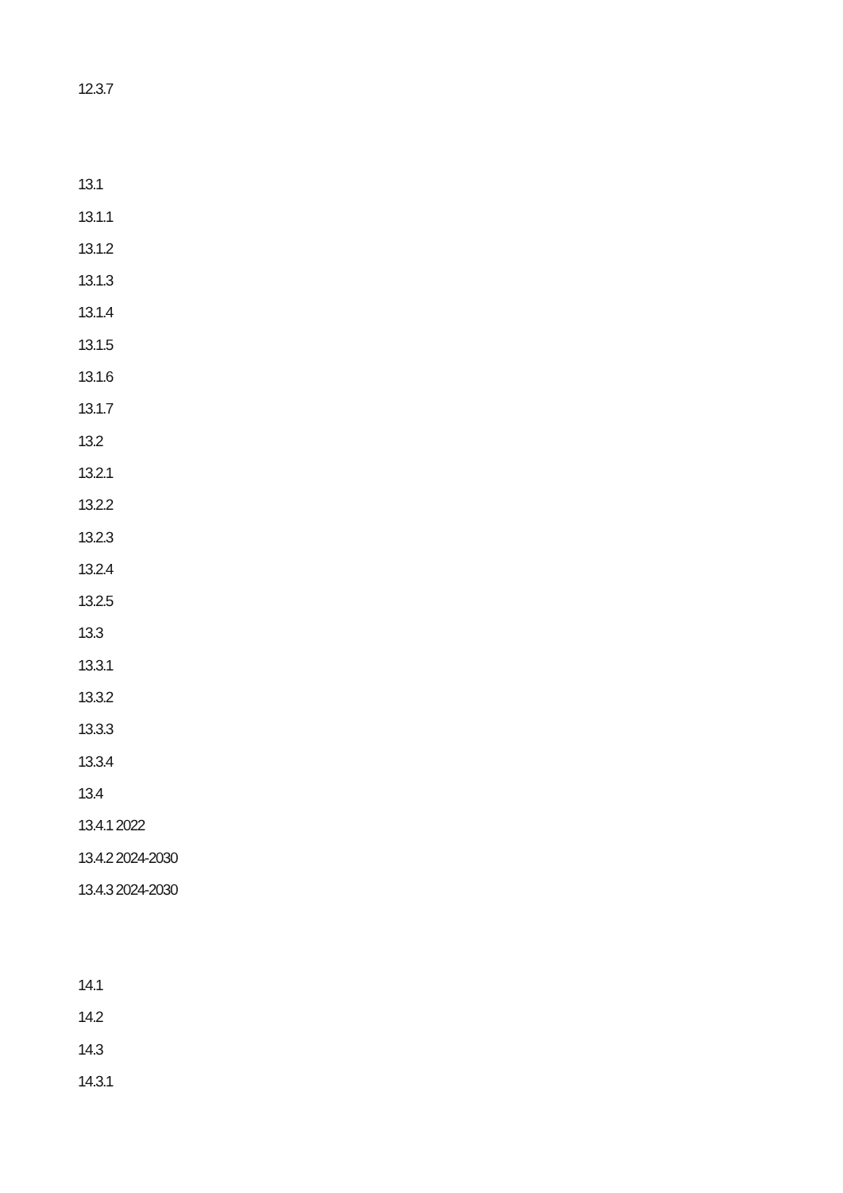12.3.7
13.1
13.1.1
13.1.2
13.1.3
13.1.4
13.1.5
13.1.6
13.1.7
13.2
13.2.1
13.2.2
13.2.3
13.2.4
13.2.5
13.3
13.3.1
13.3.2
13.3.3
13.3.4
13.4
13.4.1 2022
13.4.2 2024-2030
13.4.3 2024-2030
14.1
14.2
14.3
14.3.1